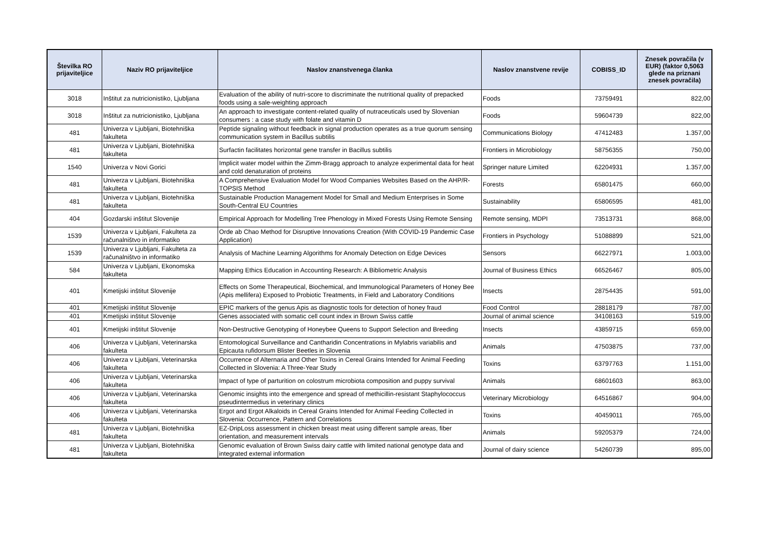| Številka RO prijaviteljice | Naziv RO prijaviteljice | Naslov znanstvenega članka | Naslov znanstvene revije | COBISS_ID | Znesek povračila (v EUR) (faktor 0,5063 glede na priznani znesek povračila) |
| --- | --- | --- | --- | --- | --- |
| 3018 | Inštitut za nutricionistiko, Ljubljana | Evaluation of the ability of nutri-score to discriminate the nutritional quality of prepacked foods using a sale-weighting approach | Foods | 73759491 | 822,00 |
| 3018 | Inštitut za nutricionistiko, Ljubljana | An approach to investigate content-related quality of nutraceuticals used by Slovenian consumers : a case study with folate and vitamin D | Foods | 59604739 | 822,00 |
| 481 | Univerza v Ljubljani, Biotehniška fakulteta | Peptide signaling without feedback in signal production operates as a true quorum sensing communication system in Bacillus subtilis | Communications Biology | 47412483 | 1.357,00 |
| 481 | Univerza v Ljubljani, Biotehniška fakulteta | Surfactin facilitates horizontal gene transfer in Bacillus subtilis | Frontiers in Microbiology | 58756355 | 750,00 |
| 1540 | Univerza v Novi Gorici | Implicit water model within the Zimm-Bragg approach to analyze experimental data for heat and cold denaturation of proteins | Springer nature Limited | 62204931 | 1.357,00 |
| 481 | Univerza v Ljubljani, Biotehniška fakulteta | A Comprehensive Evaluation Model for Wood Companies Websites Based on the AHP/R-TOPSIS Method | Forests | 65801475 | 660,00 |
| 481 | Univerza v Ljubljani, Biotehniška fakulteta | Sustainable Production Management Model for Small and Medium Enterprises in Some South-Central EU Countries | Sustainability | 65806595 | 481,00 |
| 404 | Gozdarski inštitut Slovenije | Empirical Approach for Modelling Tree Phenology in Mixed Forests Using Remote Sensing | Remote sensing, MDPI | 73513731 | 868,00 |
| 1539 | Univerza v Ljubljani, Fakulteta za računalništvo in informatiko | Orde ab Chao Method for Disruptive Innovations Creation (With COVID-19 Pandemic Case Application) | Frontiers in Psychology | 51088899 | 521,00 |
| 1539 | Univerza v Ljubljani, Fakulteta za računalništvo in informatiko | Analysis of Machine Learning Algorithms for Anomaly Detection on Edge Devices | Sensors | 66227971 | 1.003,00 |
| 584 | Univerza v Ljubljani, Ekonomska fakulteta | Mapping Ethics Education in Accounting Research: A Bibliometric Analysis | Journal of Business Ethics | 66526467 | 805,00 |
| 401 | Kmetijski inštitut Slovenije | Effects on Some Therapeutical, Biochemical, and Immunological Parameters of Honey Bee (Apis mellifera) Exposed to Probiotic Treatments, in Field and Laboratory Conditions | Insects | 28754435 | 591,00 |
| 401 | Kmetijski inštitut Slovenije | EPIC markers of the genus Apis as diagnostic tools for detection of honey fraud | Food Control | 28818179 | 787,00 |
| 401 | Kmetijski inštitut Slovenije | Genes associated with somatic cell count index in Brown Swiss cattle | Journal of animal science | 34108163 | 519,00 |
| 401 | Kmetijski inštitut Slovenije | Non-Destructive Genotyping of Honeybee Queens to Support Selection and Breeding | Insects | 43859715 | 659,00 |
| 406 | Univerza v Ljubljani, Veterinarska fakulteta | Entomological Surveillance and Cantharidin Concentrations in Mylabris variabilis and Epicauta rufidorsum Blister Beetles in Slovenia | Animals | 47503875 | 737,00 |
| 406 | Univerza v Ljubljani, Veterinarska fakulteta | Occurrence of Alternaria and Other Toxins in Cereal Grains Intended for Animal Feeding Collected in Slovenia: A Three-Year Study | Toxins | 63797763 | 1.151,00 |
| 406 | Univerza v Ljubljani, Veterinarska fakulteta | Impact of type of parturition on colostrum microbiota composition and puppy survival | Animals | 68601603 | 863,00 |
| 406 | Univerza v Ljubljani, Veterinarska fakulteta | Genomic insights into the emergence and spread of methicillin-resistant Staphylococcus pseudintermedius in veterinary clinics | Veterinary Microbiology | 64516867 | 904,00 |
| 406 | Univerza v Ljubljani, Veterinarska fakulteta | Ergot and Ergot Alkaloids in Cereal Grains Intended for Animal Feeding Collected in Slovenia: Occurrence, Pattern and Correlations | Toxins | 40459011 | 765,00 |
| 481 | Univerza v Ljubljani, Biotehniška fakulteta | EZ-DripLoss assessment in chicken breast meat using different sample areas, fiber orientation, and measurement intervals | Animals | 59205379 | 724,00 |
| 481 | Univerza v Ljubljani, Biotehniška fakulteta | Genomic evaluation of Brown Swiss dairy cattle with limited national genotype data and integrated external information | Journal of dairy science | 54260739 | 895,00 |